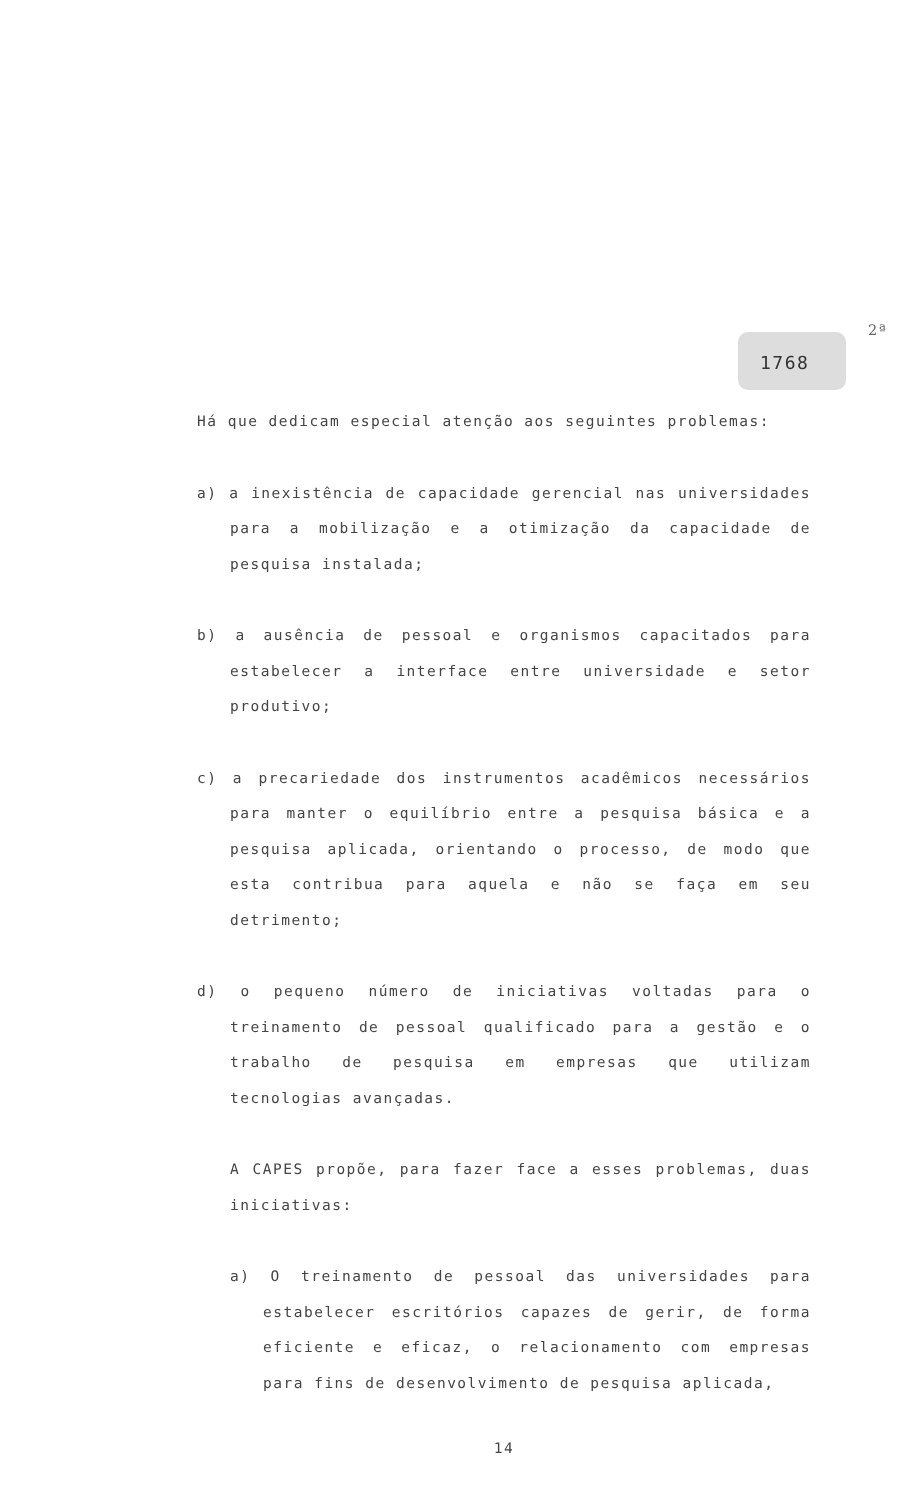2ª
1768
Há que dedicam especial atenção aos seguintes problemas:
a) a inexistência de capacidade gerencial nas universidades para a mobilização e a otimização da capacidade de pesquisa instalada;
b) a ausência de pessoal e organismos capacitados para estabelecer a interface entre universidade e setor produtivo;
c) a precariedade dos instrumentos acadêmicos necessários para manter o equilíbrio entre a pesquisa básica e a pesquisa aplicada, orientando o processo, de modo que esta contribua para aquela e não se faça em seu detrimento;
d) o pequeno número de iniciativas voltadas para o treinamento de pessoal qualificado para a gestão e o trabalho de pesquisa em empresas que utilizam tecnologias avançadas.
A CAPES propõe, para fazer face a esses problemas, duas iniciativas:
a) O treinamento de pessoal das universidades para estabelecer escritórios capazes de gerir, de forma eficiente e eficaz, o relacionamento com empresas para fins de desenvolvimento de pesquisa aplicada,
14